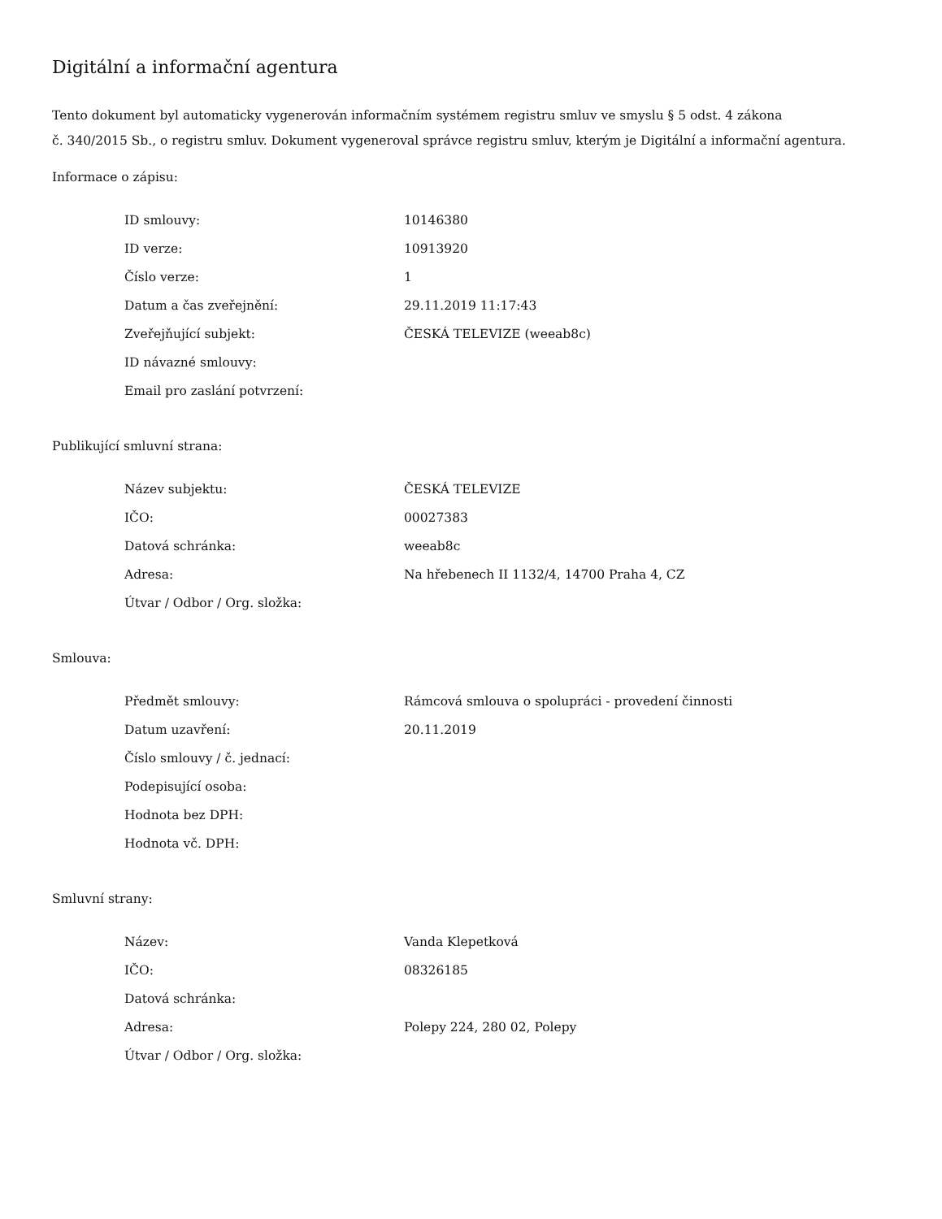Digitální a informační agentura
Tento dokument byl automaticky vygenerován informačním systémem registru smluv ve smyslu § 5 odst. 4 zákona
č. 340/2015 Sb., o registru smluv. Dokument vygeneroval správce registru smluv, kterým je Digitální a informační agentura.
Informace o zápisu:
| ID smlouvy: | 10146380 |
| ID verze: | 10913920 |
| Číslo verze: | 1 |
| Datum a čas zveřejnění: | 29.11.2019 11:17:43 |
| Zveřejňující subjekt: | ČESKÁ TELEVIZE (weeab8c) |
| ID návazné smlouvy: | |
| Email pro zaslání potvrzení: | |
Publikující smluvní strana:
| Název subjektu: | ČESKÁ TELEVIZE |
| IČO: | 00027383 |
| Datová schránka: | weeab8c |
| Adresa: | Na hřebenech II 1132/4, 14700 Praha 4, CZ |
| Útvar / Odbor / Org. složka: | |
Smlouva:
| Předmět smlouvy: | Rámcová smlouva o spolupráci - provedení činnosti |
| Datum uzavření: | 20.11.2019 |
| Číslo smlouvy / č. jednací: | |
| Podepisující osoba: | |
| Hodnota bez DPH: | |
| Hodnota vč. DPH: | |
Smluvní strany:
| Název: | Vanda Klepetková |
| IČO: | 08326185 |
| Datová schránka: | |
| Adresa: | Polepy 224, 280 02, Polepy |
| Útvar / Odbor / Org. složka: | |